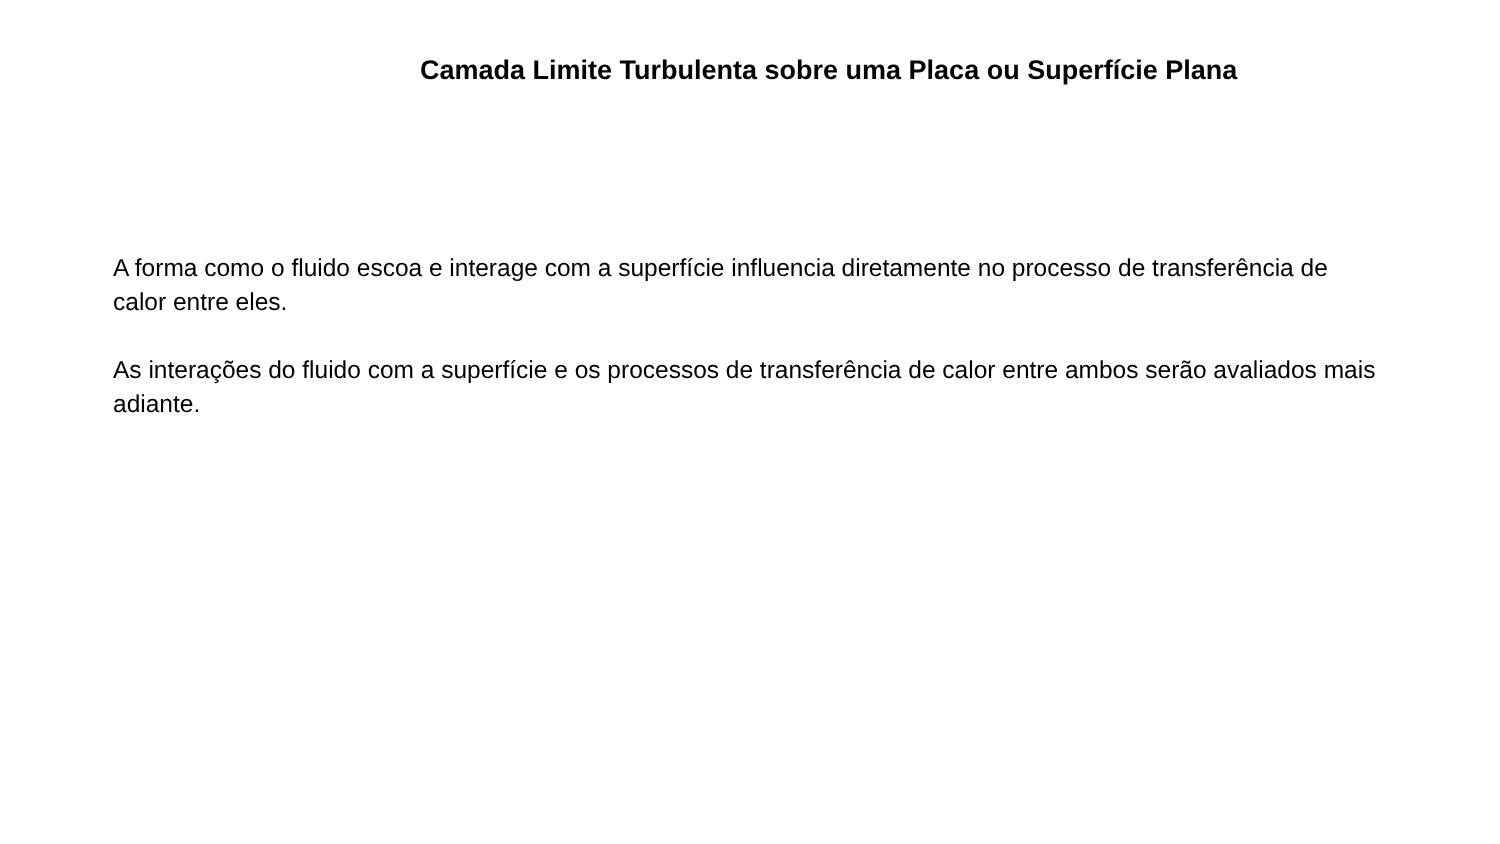Camada Limite Turbulenta sobre uma Placa ou Superfície Plana
A forma como o fluido escoa e interage com a superfície influencia diretamente no processo de transferência de calor entre eles.
As interações do fluido com a superfície e os processos de transferência de calor entre ambos serão avaliados mais adiante.